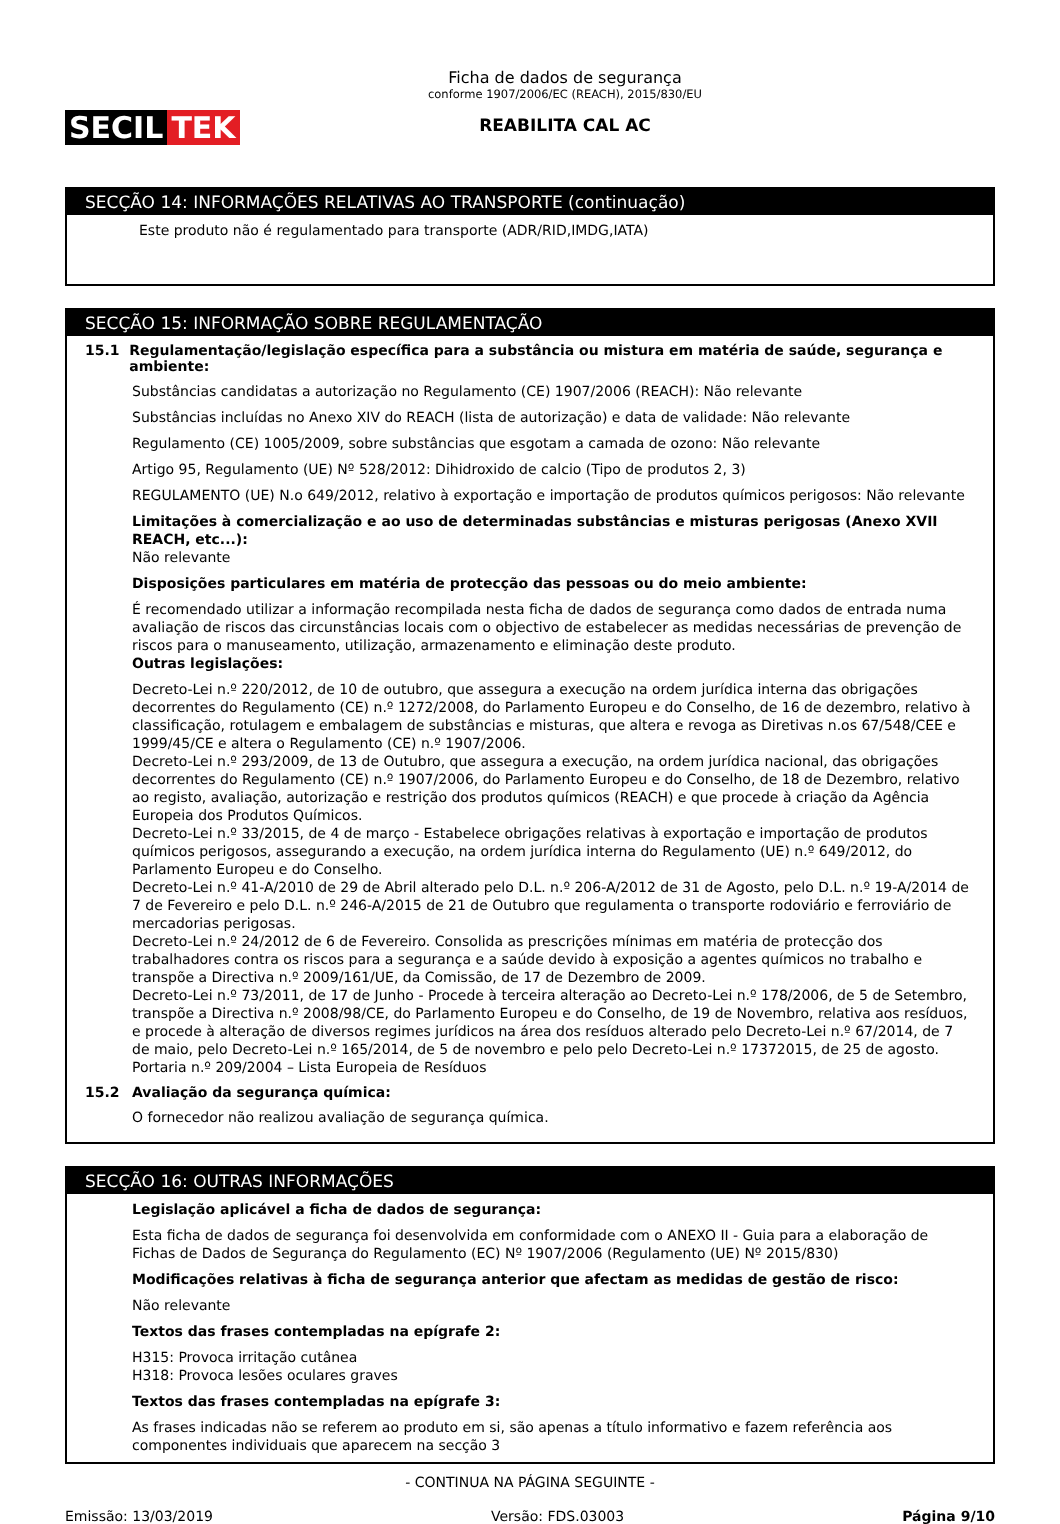SECIL TEK
Ficha de dados de segurança
conforme 1907/2006/EC (REACH), 2015/830/EU
REABILITA CAL AC
SECÇÃO 14: INFORMAÇÕES RELATIVAS AO TRANSPORTE (continuação)
Este produto não é regulamentado para transporte (ADR/RID,IMDG,IATA)
SECÇÃO 15: INFORMAÇÃO SOBRE REGULAMENTAÇÃO
15.1 Regulamentação/legislação específica para a substância ou mistura em matéria de saúde, segurança e ambiente:
Substâncias candidatas a autorização no Regulamento (CE) 1907/2006 (REACH): Não relevante
Substâncias incluídas no Anexo XIV do REACH (lista de autorização) e data de validade: Não relevante
Regulamento (CE) 1005/2009, sobre substâncias que esgotam a camada de ozono: Não relevante
Artigo 95, Regulamento (UE) Nº 528/2012: Dihidroxido de calcio (Tipo de produtos 2, 3)
REGULAMENTO (UE) N.o 649/2012, relativo à exportação e importação de produtos químicos perigosos: Não relevante
Limitações à comercialização e ao uso de determinadas substâncias e misturas perigosas (Anexo XVII REACH, etc...):
Não relevante
Disposições particulares em matéria de protecção das pessoas ou do meio ambiente:
É recomendado utilizar a informação recompilada nesta ficha de dados de segurança como dados de entrada numa avaliação de riscos das circunstâncias locais com o objectivo de estabelecer as medidas necessárias de prevenção de riscos para o manuseamento, utilização, armazenamento e eliminação deste produto.
Outras legislações:
Decreto-Lei n.º 220/2012, de 10 de outubro, que assegura a execução na ordem jurídica interna das obrigações decorrentes do Regulamento (CE) n.º 1272/2008, do Parlamento Europeu e do Conselho, de 16 de dezembro, relativo à classificação, rotulagem e embalagem de substâncias e misturas, que altera e revoga as Diretivas n.os 67/548/CEE e 1999/45/CE e altera o Regulamento (CE) n.º 1907/2006.
Decreto-Lei n.º 293/2009, de 13 de Outubro, que assegura a execução, na ordem jurídica nacional, das obrigações decorrentes do Regulamento (CE) n.º 1907/2006, do Parlamento Europeu e do Conselho, de 18 de Dezembro, relativo ao registo, avaliação, autorização e restrição dos produtos químicos (REACH) e que procede à criação da Agência Europeia dos Produtos Químicos.
Decreto-Lei n.º 33/2015, de 4 de março - Estabelece obrigações relativas à exportação e importação de produtos químicos perigosos, assegurando a execução, na ordem jurídica interna do Regulamento (UE) n.º 649/2012, do Parlamento Europeu e do Conselho.
Decreto-Lei n.º 41-A/2010 de 29 de Abril alterado pelo D.L. n.º 206-A/2012 de 31 de Agosto, pelo D.L. n.º 19-A/2014 de 7 de Fevereiro e pelo D.L. n.º 246-A/2015 de 21 de Outubro que regulamenta o transporte rodoviário e ferroviário de mercadorias perigosas.
Decreto-Lei n.º 24/2012 de 6 de Fevereiro. Consolida as prescrições mínimas em matéria de protecção dos trabalhadores contra os riscos para a segurança e a saúde devido à exposição a agentes químicos no trabalho e transpõe a Directiva n.º 2009/161/UE, da Comissão, de 17 de Dezembro de 2009.
Decreto-Lei n.º 73/2011, de 17 de Junho - Procede à terceira alteração ao Decreto-Lei n.º 178/2006, de 5 de Setembro, transpõe a Directiva n.º 2008/98/CE, do Parlamento Europeu e do Conselho, de 19 de Novembro, relativa aos resíduos, e procede à alteração de diversos regimes jurídicos na área dos resíduos alterado pelo Decreto-Lei n.º 67/2014, de 7 de maio, pelo Decreto-Lei n.º 165/2014, de 5 de novembro e pelo pelo Decreto-Lei n.º 17372015, de 25 de agosto.
Portaria n.º 209/2004 – Lista Europeia de Resíduos
15.2 Avaliação da segurança química:
O fornecedor não realizou avaliação de segurança química.
SECÇÃO 16: OUTRAS INFORMAÇÕES
Legislação aplicável a ficha de dados de segurança:
Esta ficha de dados de segurança foi desenvolvida em conformidade com o ANEXO II - Guia para a elaboração de Fichas de Dados de Segurança do Regulamento (EC) Nº 1907/2006 (Regulamento (UE) Nº 2015/830)
Modificações relativas à ficha de segurança anterior que afectam as medidas de gestão de risco:
Não relevante
Textos das frases contempladas na epígrafe 2:
H315: Provoca irritação cutânea
H318: Provoca lesões oculares graves
Textos das frases contempladas na epígrafe 3:
As frases indicadas não se referem ao produto em si, são apenas a título informativo e fazem referência aos componentes individuais que aparecem na secção 3
- CONTINUA NA PÁGINA SEGUINTE -
Emissão: 13/03/2019 Versão: FDS.03003 Página 9/10